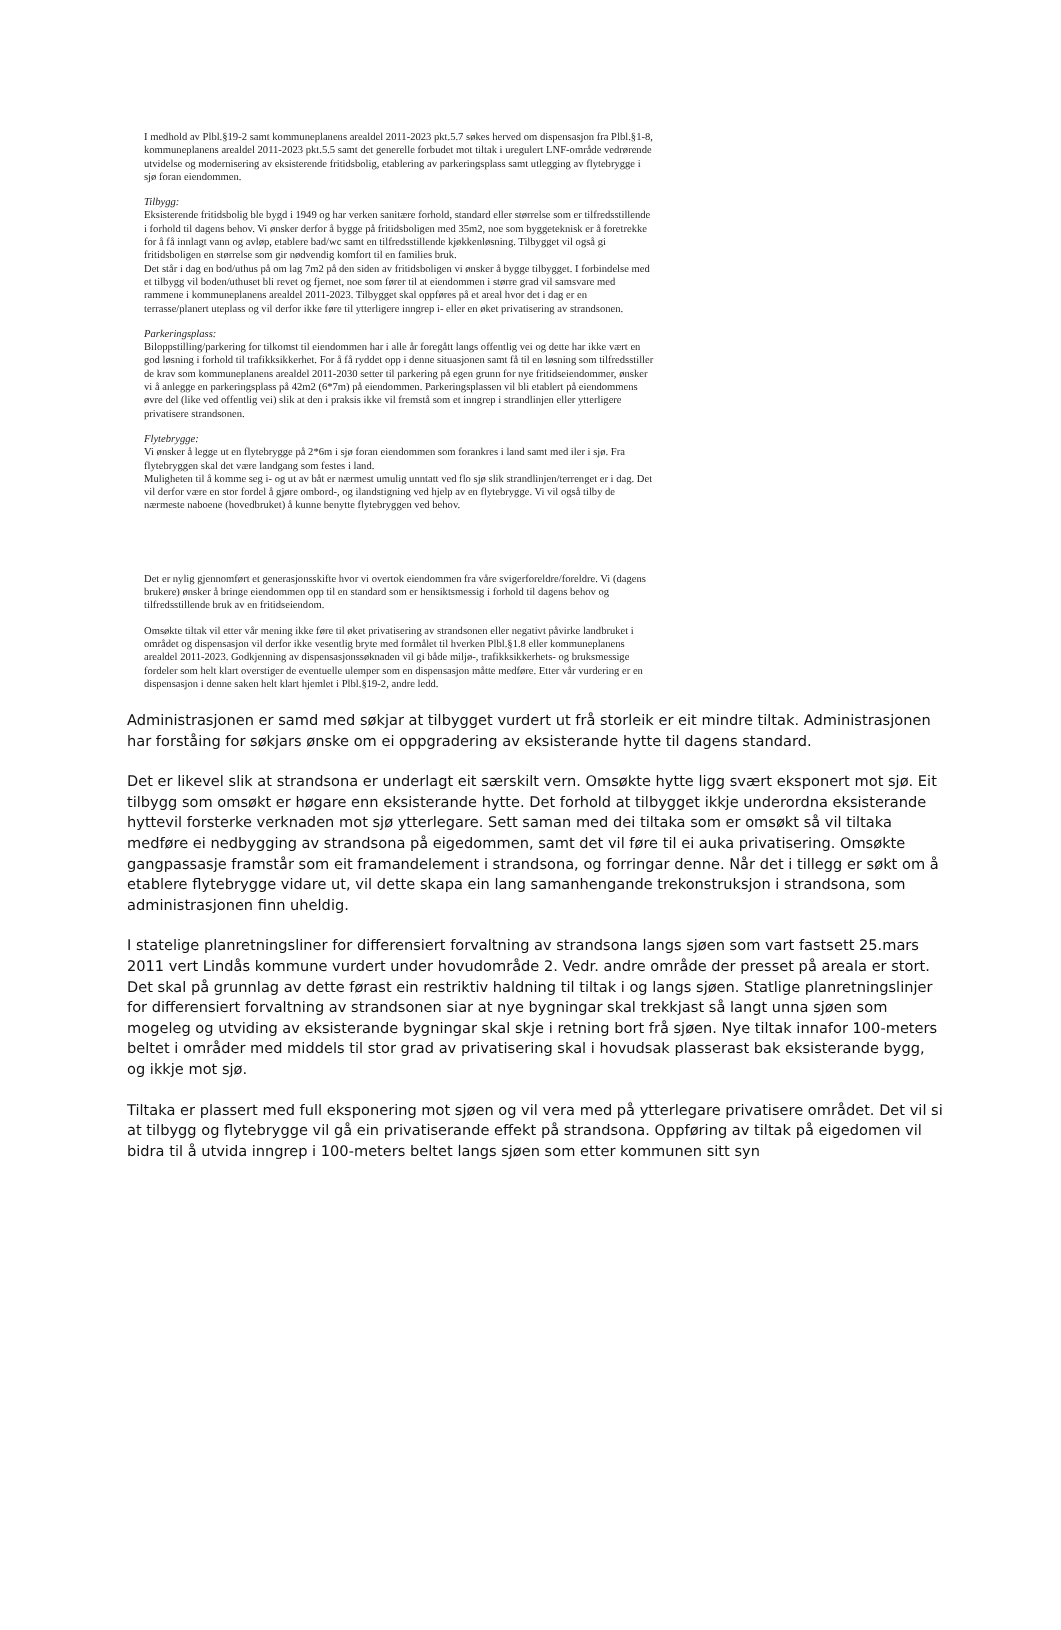I medhold av Plbl.§19-2 samt kommuneplanens arealdel 2011-2023 pkt.5.7 søkes herved om dispensasjon fra Plbl.§1-8, kommuneplanens arealdel 2011-2023 pkt.5.5 samt det generelle forbudet mot tiltak i uregulert LNF-område vedrørende utvidelse og modernisering av eksisterende fritidsbolig, etablering av parkeringsplass samt utlegging av flytebrygge i sjø foran eiendommen.
Tilbygg:
Eksisterende fritidsbolig ble bygd i 1949 og har verken sanitære forhold, standard eller størrelse som er tilfredsstillende i forhold til dagens behov. Vi ønsker derfor å bygge på fritidsboligen med 35m2, noe som byggeteknisk er å foretrekke for å få innlagt vann og avløp, etablere bad/wc samt en tilfredsstillende kjøkkenløsning. Tilbygget vil også gi fritidsboligen en størrelse som gir nødvendig komfort til en families bruk.
Det står i dag en bod/uthus på om lag 7m2 på den siden av fritidsboligen vi ønsker å bygge tilbygget. I forbindelse med et tilbygg vil boden/uthuset bli revet og fjernet, noe som fører til at eiendommen i større grad vil samsvare med rammene i kommuneplanens arealdel 2011-2023. Tilbygget skal oppføres på et areal hvor det i dag er en terrasse/planert uteplass og vil derfor ikke føre til ytterligere inngrep i- eller en øket privatisering av strandsonen.
Parkeringsplass:
Biloppstilling/parkering for tilkomst til eiendommen har i alle år foregått langs offentlig vei og dette har ikke vært en god løsning i forhold til trafikksikkerhet. For å få ryddet opp i denne situasjonen samt få til en løsning som tilfredsstiller de krav som kommuneplanens arealdel 2011-2030 setter til parkering på egen grunn for nye fritidseiendommer, ønsker vi å anlegge en parkeringsplass på 42m2 (6*7m) på eiendommen. Parkeringsplassen vil bli etablert på eiendommens øvre del (like ved offentlig vei) slik at den i praksis ikke vil fremstå som et inngrep i strandlinjen eller ytterligere privatisere strandsonen.
Flytebrygge:
Vi ønsker å legge ut en flytebrygge på 2*6m i sjø foran eiendommen som forankres i land samt med iler i sjø. Fra flytebryggen skal det være landgang som festes i land.
Muligheten til å komme seg i- og ut av båt er nærmest umulig unntatt ved flo sjø slik strandlinjen/terrenget er i dag. Det vil derfor være en stor fordel å gjøre ombord-, og ilandstigning ved hjelp av en flytebrygge. Vi vil også tilby de nærmeste naboene (hovedbruket) å kunne benytte flytebryggen ved behov.
Det er nylig gjennomført et generasjonsskifte hvor vi overtok eiendommen fra våre svigerforeldre/foreldre. Vi (dagens brukere) ønsker å bringe eiendommen opp til en standard som er hensiktsmessig i forhold til dagens behov og tilfredsstillende bruk av en fritidseiendom.
Omsøkte tiltak vil etter vår mening ikke føre til øket privatisering av strandsonen eller negativt påvirke landbruket i området og dispensasjon vil derfor ikke vesentlig bryte med formålet til hverken Plbl.§1.8 eller kommuneplanens arealdel 2011-2023. Godkjenning av dispensasjonssøknaden vil gi både miljø-, trafikksikkerhets- og bruksmessige fordeler som helt klart overstiger de eventuelle ulemper som en dispensasjon måtte medføre. Etter vår vurdering er en dispensasjon i denne saken helt klart hjemlet i Plbl.§19-2, andre ledd.
Administrasjonen er samd med søkjar at tilbygget vurdert ut frå storleik er eit mindre tiltak. Administrasjonen har forståing for søkjars ønske om ei oppgradering av eksisterande hytte til dagens standard.
Det er likevel slik at strandsona er underlagt eit særskilt vern. Omsøkte hytte ligg svært eksponert mot sjø. Eit tilbygg som omsøkt er høgare enn eksisterande hytte. Det forhold at tilbygget ikkje underordna eksisterande hyttevil forsterke verknaden mot sjø ytterlegare. Sett saman med dei tiltaka som er omsøkt så vil tiltaka medføre ei nedbygging av strandsona på eigedommen, samt det vil føre til ei auka privatisering. Omsøkte gangpassasje framstår som eit framandelement i strandsona, og forringar denne. Når det i tillegg er søkt om å etablere flytebrygge vidare ut, vil dette skapa ein lang samanhengande trekonstruksjon i strandsona, som administrasjonen finn uheldig.
I statelige planretningsliner for differensiert forvaltning av strandsona langs sjøen som vart fastsett 25.mars 2011 vert Lindås kommune vurdert under hovudområde 2. Vedr. andre område der presset på areala er stort. Det skal på grunnlag av dette førast ein restriktiv haldning til tiltak i og langs sjøen. Statlige planretningslinjer for differensiert forvaltning av strandsonen siar at nye bygningar skal trekkjast så langt unna sjøen som mogeleg og utviding av eksisterande bygningar skal skje i retning bort frå sjøen. Nye tiltak innafor 100-meters beltet i områder med middels til stor grad av privatisering skal i hovudsak plasserast bak eksisterande bygg, og ikkje mot sjø.
Tiltaka er plassert med full eksponering mot sjøen og vil vera med på ytterlegare privatisere området. Det vil si at tilbygg og flytebrygge vil gå ein privatiserande effekt på strandsona. Oppføring av tiltak på eigedomen vil bidra til å utvida inngrep i 100-meters beltet langs sjøen som etter kommunen sitt syn